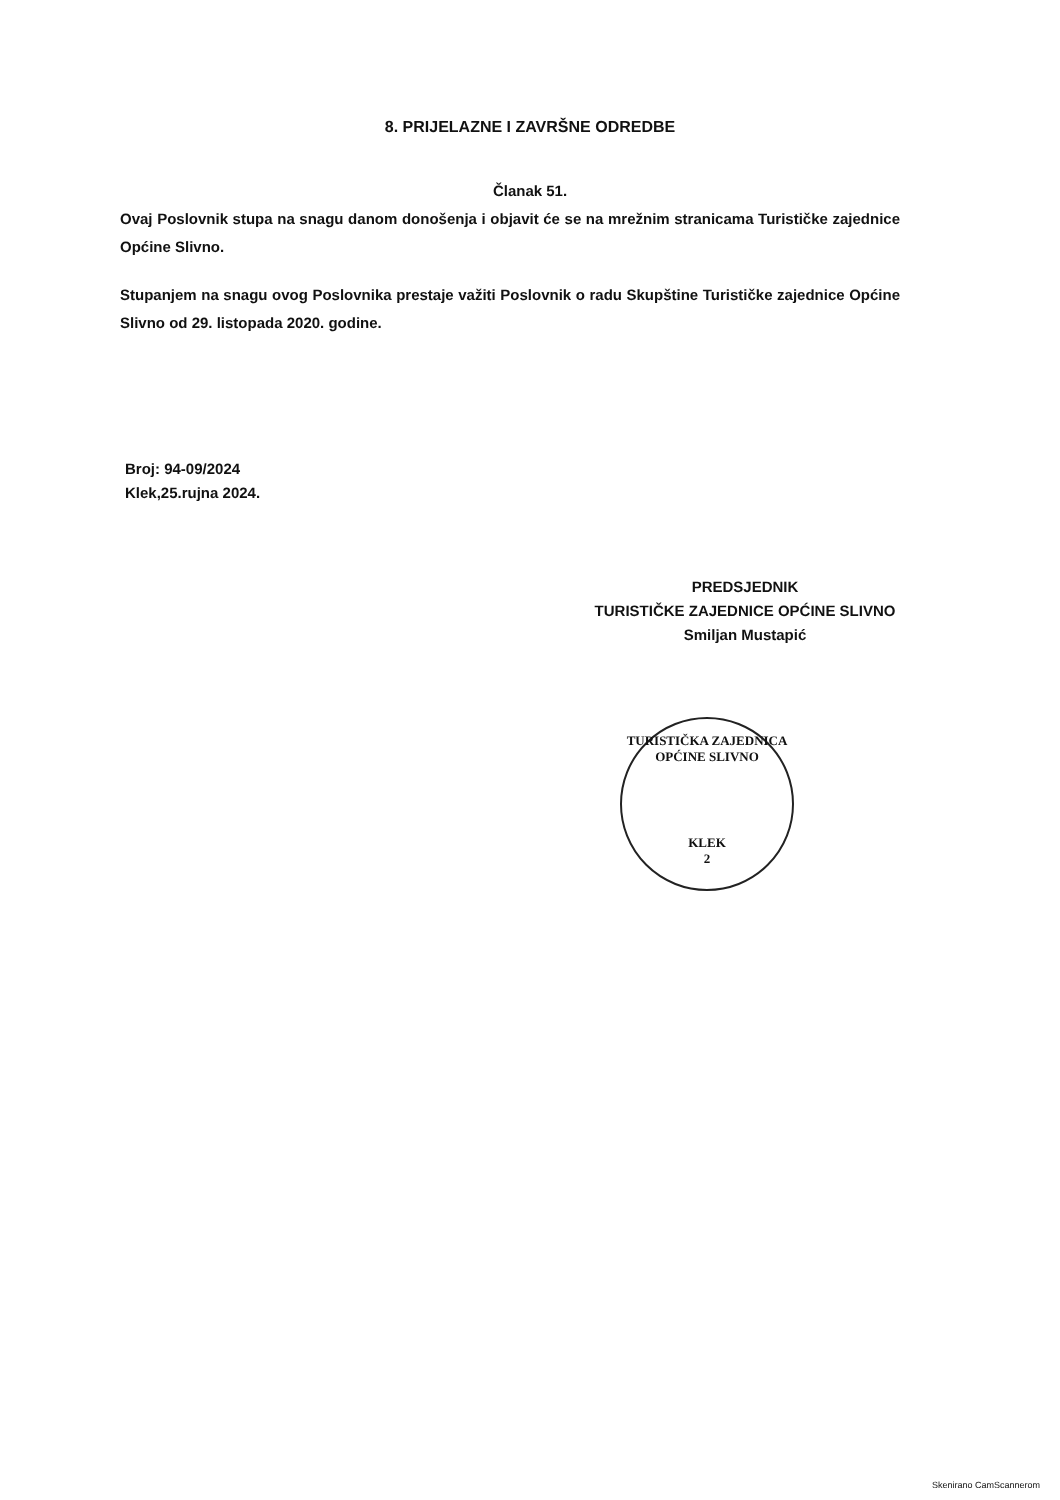8. PRIJELAZNE I ZAVRŠNE ODREDBE
Članak 51.
Ovaj Poslovnik stupa na snagu danom donošenja i objavit će se na mrežnim stranicama Turističke zajednice Općine Slivno.
Stupanjem na snagu ovog Poslovnika prestaje važiti Poslovnik o radu Skupštine Turističke zajednice Općine Slivno od 29. listopada 2020. godine.
Broj: 94-09/2024
Klek,25.rujna 2024.
PREDSJEDNIK
TURISTIČKE ZAJEDNICE OPĆINE SLIVNO
Smiljan Mustapić
TURISTIČKA ZAJEDNICA OPĆINE SLIVNO
KLEK
2
Skenirano CamScannerom